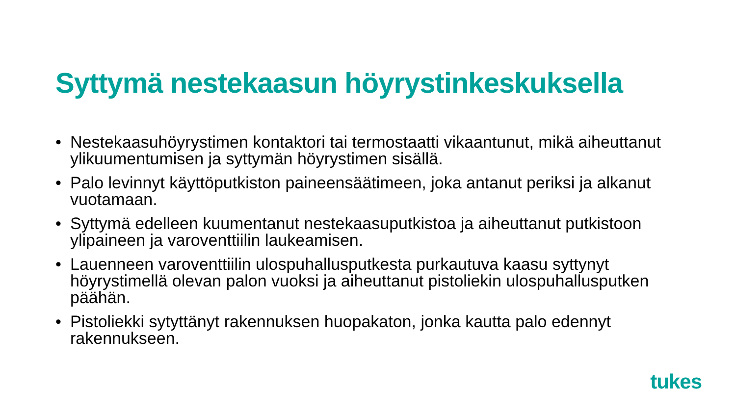Syttymä nestekaasun höyrystinkeskuksella
• Nestekaasuhöyrystimen kontaktori tai termostaatti vikaantunut, mikä aiheuttanut ylikuumentumisen ja syttymän höyrystimen sisällä.
• Palo levinnyt käyttöputkiston paineensäätimeen, joka antanut periksi ja alkanut vuotamaan.
• Syttymä edelleen kuumentanut nestekaasuputkistoa ja aiheuttanut putkistoon ylipaineen ja varoventtiilin laukeamisen.
• Lauenneen varoventtiilin ulospuhallusputkesta purkautuva kaasu syttynyt höyrystimellä olevan palon vuoksi ja aiheuttanut pistoliekin ulospuhallusputken päähän.
• Pistoliekki sytyttänyt rakennuksen huopakaton, jonka kautta palo edennyt rakennukseen.
tukes